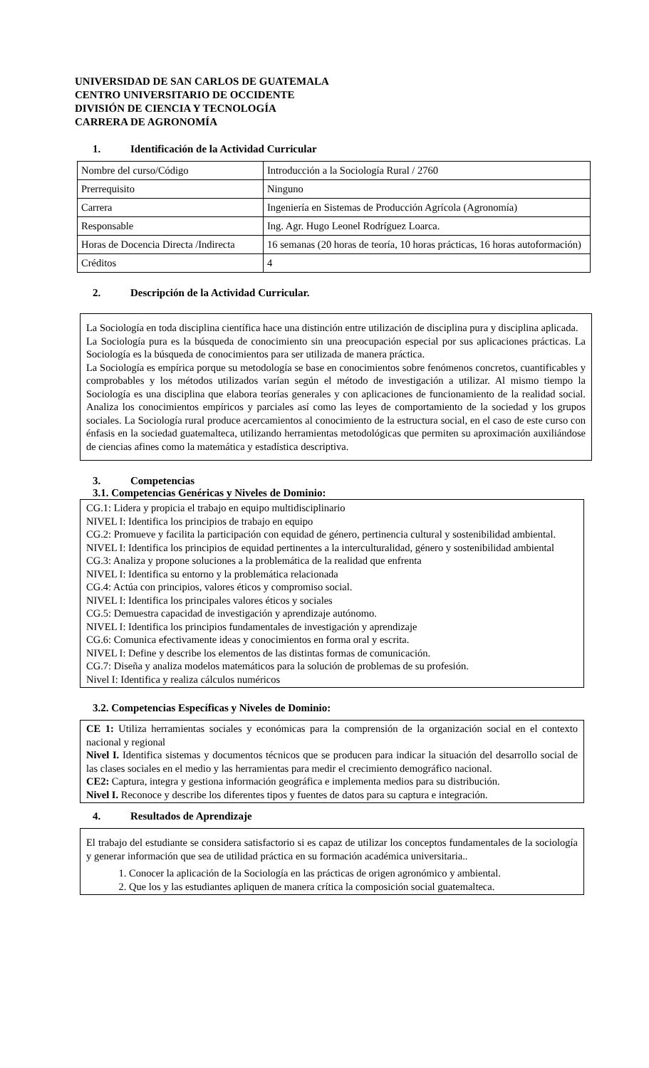UNIVERSIDAD DE SAN CARLOS DE GUATEMALA
CENTRO UNIVERSITARIO DE OCCIDENTE
DIVISIÓN DE CIENCIA Y TECNOLOGÍA
CARRERA DE AGRONOMÍA
1. Identificación de la Actividad Curricular
| Nombre del curso/Código | Introducción a la Sociología Rural / 2760 |
| Prerrequisito | Ninguno |
| Carrera | Ingeniería en Sistemas de Producción Agrícola (Agronomía) |
| Responsable | Ing. Agr. Hugo Leonel Rodríguez Loarca. |
| Horas de Docencia Directa /Indirecta | 16 semanas (20 horas de teoría, 10 horas prácticas, 16 horas autoformación) |
| Créditos | 4 |
2. Descripción de la Actividad Curricular.
La Sociología en toda disciplina científica hace una distinción entre utilización de disciplina pura y disciplina aplicada.
La Sociología pura es la búsqueda de conocimiento sin una preocupación especial por sus aplicaciones prácticas. La Sociología es la búsqueda de conocimientos para ser utilizada de manera práctica.
La Sociología es empírica porque su metodología se base en conocimientos sobre fenómenos concretos, cuantificables y comprobables y los métodos utilizados varían según el método de investigación a utilizar. Al mismo tiempo la Sociología es una disciplina que elabora teorías generales y con aplicaciones de funcionamiento de la realidad social. Analiza los conocimientos empíricos y parciales así como las leyes de comportamiento de la sociedad y los grupos sociales. La Sociología rural produce acercamientos al conocimiento de la estructura social, en el caso de este curso con énfasis en la sociedad guatemalteca, utilizando herramientas metodológicas que permiten su aproximación auxiliándose de ciencias afines como la matemática y estadística descriptiva.
3. Competencias
3.1. Competencias Genéricas y Niveles de Dominio:
CG.1: Lidera y propicia el trabajo en equipo multidisciplinario
NIVEL I: Identifica los principios de trabajo en equipo
CG.2: Promueve y facilita la participación con equidad de género, pertinencia cultural y sostenibilidad ambiental.
NIVEL I: Identifica los principios de equidad pertinentes a la interculturalidad, género y sostenibilidad ambiental
CG.3: Analiza y propone soluciones a la problemática de la realidad que enfrenta
NIVEL I: Identifica su entorno y la problemática relacionada
CG.4: Actúa con principios, valores éticos y compromiso social.
NIVEL I: Identifica los principales valores éticos y sociales
CG.5: Demuestra capacidad de investigación y aprendizaje autónomo.
NIVEL I: Identifica los principios fundamentales de investigación y aprendizaje
CG.6: Comunica efectivamente ideas y conocimientos en forma oral y escrita.
NIVEL I: Define y describe los elementos de las distintas formas de comunicación.
CG.7: Diseña y analiza modelos matemáticos para la solución de problemas de su profesión.
Nivel I: Identifica y realiza cálculos numéricos
3.2. Competencias Específicas y Niveles de Dominio:
CE 1: Utiliza herramientas sociales y económicas para la comprensión de la organización social en el contexto nacional y regional
Nivel I. Identifica sistemas y documentos técnicos que se producen para indicar la situación del desarrollo social de las clases sociales en el medio y las herramientas para medir el crecimiento demográfico nacional.
CE2: Captura, integra y gestiona información geográfica e implementa medios para su distribución.
Nivel I. Reconoce y describe los diferentes tipos y fuentes de datos para su captura e integración.
4. Resultados de Aprendizaje
El trabajo del estudiante se considera satisfactorio si es capaz de utilizar los conceptos fundamentales de la sociología y generar información que sea de utilidad práctica en su formación académica universitaria..
1. Conocer la aplicación de la Sociología en las prácticas de origen agronómico y ambiental.
2. Que los y las estudiantes apliquen de manera crítica la composición social guatemalteca.